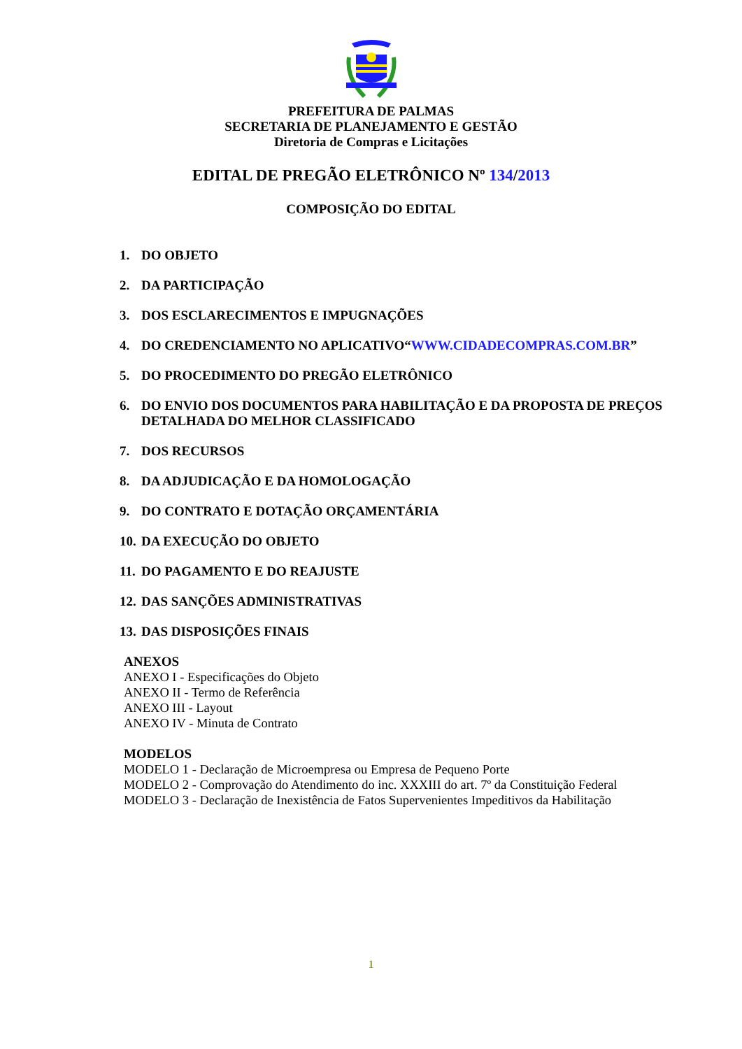PREFEITURA DE PALMAS
SECRETARIA DE PLANEJAMENTO E GESTÃO
Diretoria de Compras e Licitações
EDITAL DE PREGÃO ELETRÔNICO Nº 134/2013
COMPOSIÇÃO DO EDITAL
1. DO OBJETO
2. DA PARTICIPAÇÃO
3. DOS ESCLARECIMENTOS E IMPUGNAÇÕES
4. DO CREDENCIAMENTO NO APLICATIVO“WWW.CIDADECOMPRAS.COM.BR”
5. DO PROCEDIMENTO DO PREGÃO ELETRÔNICO
6. DO ENVIO DOS DOCUMENTOS PARA HABILITAÇÃO E DA PROPOSTA DE PREÇOS DETALHADA DO MELHOR CLASSIFICADO
7. DOS RECURSOS
8. DA ADJUDICAÇÃO E DA HOMOLOGAÇÃO
9. DO CONTRATO E DOTAÇÃO ORÇAMENTÁRIA
10. DA EXECUÇÃO DO OBJETO
11. DO PAGAMENTO E DO REAJUSTE
12. DAS SANÇÕES ADMINISTRATIVAS
13. DAS DISPOSIÇÕES FINAIS
ANEXOS
ANEXO I - Especificações do Objeto
ANEXO II - Termo de Referência
ANEXO III - Layout
ANEXO IV - Minuta de Contrato
MODELOS
MODELO 1 - Declaração de Microempresa ou Empresa de Pequeno Porte
MODELO 2 - Comprovação do Atendimento do inc. XXXIII do art. 7º da Constituição Federal
MODELO 3 - Declaração de Inexistência de Fatos Supervenientes Impeditivos da Habilitação
1